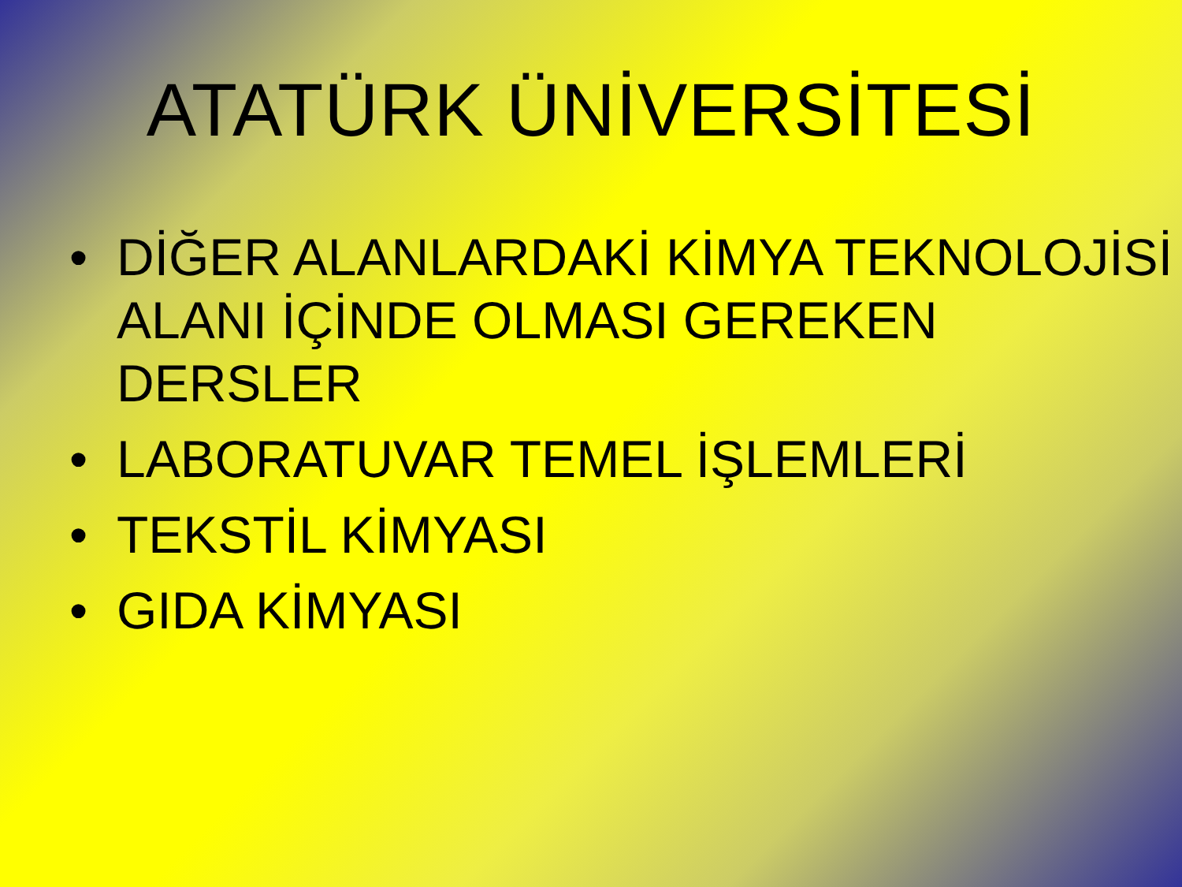ATATÜRK ÜNİVERSİTESİ
• DİĞER ALANLARDAKİ KİMYA TEKNOLOJİSİ ALANI İÇİNDE OLMASI GEREKEN DERSLER
• LABORATUVAR TEMEL İŞLEMLERİ
• TEKSTİL KİMYASI
• GIDA KİMYASI